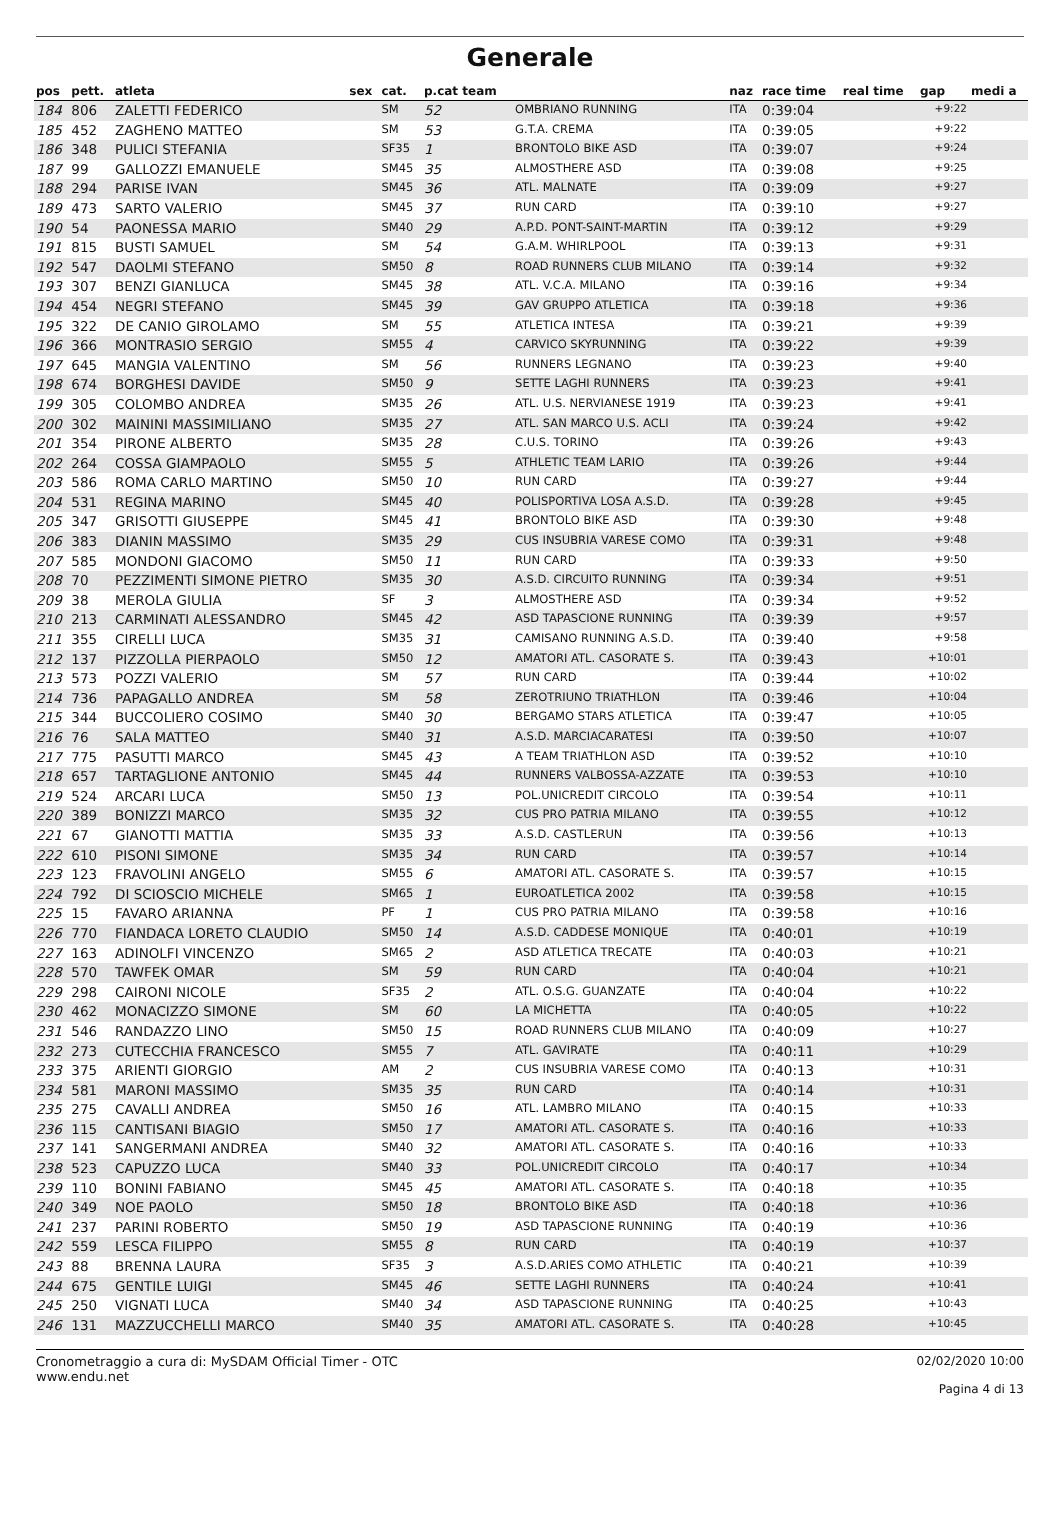Generale
| pos | pett. | atleta | sex | cat. | p.cat team | | naz | race time | real time | gap | medi a |
| --- | --- | --- | --- | --- | --- | --- | --- | --- | --- | --- | --- |
| 184 | 806 | ZALETTI FEDERICO | | SM | 52 | OMBRIANO RUNNING | ITA | 0:39:04 | | +9:22 | |
| 185 | 452 | ZAGHENO MATTEO | | SM | 53 | G.T.A. CREMA | ITA | 0:39:05 | | +9:22 | |
| 186 | 348 | PULICI STEFANIA | | SF35 | 1 | BRONTOLO BIKE ASD | ITA | 0:39:07 | | +9:24 | |
| 187 | 99 | GALLOZZI EMANUELE | | SM45 | 35 | ALMOSTHERE ASD | ITA | 0:39:08 | | +9:25 | |
| 188 | 294 | PARISE IVAN | | SM45 | 36 | ATL. MALNATE | ITA | 0:39:09 | | +9:27 | |
| 189 | 473 | SARTO VALERIO | | SM45 | 37 | RUN CARD | ITA | 0:39:10 | | +9:27 | |
| 190 | 54 | PAONESSA MARIO | | SM40 | 29 | A.P.D. PONT-SAINT-MARTIN | ITA | 0:39:12 | | +9:29 | |
| 191 | 815 | BUSTI SAMUEL | | SM | 54 | G.A.M. WHIRLPOOL | ITA | 0:39:13 | | +9:31 | |
| 192 | 547 | DAOLMI STEFANO | | SM50 | 8 | ROAD RUNNERS CLUB MILANO | ITA | 0:39:14 | | +9:32 | |
| 193 | 307 | BENZI GIANLUCA | | SM45 | 38 | ATL. V.C.A. MILANO | ITA | 0:39:16 | | +9:34 | |
| 194 | 454 | NEGRI STEFANO | | SM45 | 39 | GAV GRUPPO ATLETICA | ITA | 0:39:18 | | +9:36 | |
| 195 | 322 | DE CANIO GIROLAMO | | SM | 55 | ATLETICA INTESA | ITA | 0:39:21 | | +9:39 | |
| 196 | 366 | MONTRASIO SERGIO | | SM55 | 4 | CARVICO SKYRUNNING | ITA | 0:39:22 | | +9:39 | |
| 197 | 645 | MANGIA VALENTINO | | SM | 56 | RUNNERS LEGNANO | ITA | 0:39:23 | | +9:40 | |
| 198 | 674 | BORGHESI DAVIDE | | SM50 | 9 | SETTE LAGHI RUNNERS | ITA | 0:39:23 | | +9:41 | |
| 199 | 305 | COLOMBO ANDREA | | SM35 | 26 | ATL. U.S. NERVIANESE 1919 | ITA | 0:39:23 | | +9:41 | |
| 200 | 302 | MAININI MASSIMILIANO | | SM35 | 27 | ATL. SAN MARCO U.S. ACLI | ITA | 0:39:24 | | +9:42 | |
| 201 | 354 | PIRONE ALBERTO | | SM35 | 28 | C.U.S. TORINO | ITA | 0:39:26 | | +9:43 | |
| 202 | 264 | COSSA GIAMPAOLO | | SM55 | 5 | ATHLETIC TEAM LARIO | ITA | 0:39:26 | | +9:44 | |
| 203 | 586 | ROMA CARLO MARTINO | | SM50 | 10 | RUN CARD | ITA | 0:39:27 | | +9:44 | |
| 204 | 531 | REGINA MARINO | | SM45 | 40 | POLISPORTIVA LOSA A.S.D. | ITA | 0:39:28 | | +9:45 | |
| 205 | 347 | GRISOTTI GIUSEPPE | | SM45 | 41 | BRONTOLO BIKE ASD | ITA | 0:39:30 | | +9:48 | |
| 206 | 383 | DIANIN MASSIMO | | SM35 | 29 | CUS INSUBRIA VARESE COMO | ITA | 0:39:31 | | +9:48 | |
| 207 | 585 | MONDONI GIACOMO | | SM50 | 11 | RUN CARD | ITA | 0:39:33 | | +9:50 | |
| 208 | 70 | PEZZIMENTI SIMONE PIETRO | | SM35 | 30 | A.S.D. CIRCUITO RUNNING | ITA | 0:39:34 | | +9:51 | |
| 209 | 38 | MEROLA GIULIA | | SF | 3 | ALMOSTHERE ASD | ITA | 0:39:34 | | +9:52 | |
| 210 | 213 | CARMINATI ALESSANDRO | | SM45 | 42 | ASD TAPASCIONE RUNNING | ITA | 0:39:39 | | +9:57 | |
| 211 | 355 | CIRELLI LUCA | | SM35 | 31 | CAMISANO RUNNING A.S.D. | ITA | 0:39:40 | | +9:58 | |
| 212 | 137 | PIZZOLLA PIERPAOLO | | SM50 | 12 | AMATORI ATL. CASORATE S. | ITA | 0:39:43 | | +10:01 | |
| 213 | 573 | POZZI VALERIO | | SM | 57 | RUN CARD | ITA | 0:39:44 | | +10:02 | |
| 214 | 736 | PAPAGALLO ANDREA | | SM | 58 | ZEROTRIUNO TRIATHLON | ITA | 0:39:46 | | +10:04 | |
| 215 | 344 | BUCCOLIERO COSIMO | | SM40 | 30 | BERGAMO STARS ATLETICA | ITA | 0:39:47 | | +10:05 | |
| 216 | 76 | SALA MATTEO | | SM40 | 31 | A.S.D. MARCIACARATESI | ITA | 0:39:50 | | +10:07 | |
| 217 | 775 | PASUTTI MARCO | | SM45 | 43 | A TEAM TRIATHLON ASD | ITA | 0:39:52 | | +10:10 | |
| 218 | 657 | TARTAGLIONE ANTONIO | | SM45 | 44 | RUNNERS VALBOSSA-AZZATE | ITA | 0:39:53 | | +10:10 | |
| 219 | 524 | ARCARI LUCA | | SM50 | 13 | POL.UNICREDIT CIRCOLO | ITA | 0:39:54 | | +10:11 | |
| 220 | 389 | BONIZZI MARCO | | SM35 | 32 | CUS PRO PATRIA MILANO | ITA | 0:39:55 | | +10:12 | |
| 221 | 67 | GIANOTTI MATTIA | | SM35 | 33 | A.S.D. CASTLERUN | ITA | 0:39:56 | | +10:13 | |
| 222 | 610 | PISONI SIMONE | | SM35 | 34 | RUN CARD | ITA | 0:39:57 | | +10:14 | |
| 223 | 123 | FRAVOLINI ANGELO | | SM55 | 6 | AMATORI ATL. CASORATE S. | ITA | 0:39:57 | | +10:15 | |
| 224 | 792 | DI SCIOSCIO MICHELE | | SM65 | 1 | EUROATLETICA 2002 | ITA | 0:39:58 | | +10:15 | |
| 225 | 15 | FAVARO ARIANNA | | PF | 1 | CUS PRO PATRIA MILANO | ITA | 0:39:58 | | +10:16 | |
| 226 | 770 | FIANDACA LORETO CLAUDIO | | SM50 | 14 | A.S.D. CADDESE MONIQUE | ITA | 0:40:01 | | +10:19 | |
| 227 | 163 | ADINOLFI VINCENZO | | SM65 | 2 | ASD ATLETICA TRECATE | ITA | 0:40:03 | | +10:21 | |
| 228 | 570 | TAWFEK OMAR | | SM | 59 | RUN CARD | ITA | 0:40:04 | | +10:21 | |
| 229 | 298 | CAIRONI NICOLE | | SF35 | 2 | ATL. O.S.G. GUANZATE | ITA | 0:40:04 | | +10:22 | |
| 230 | 462 | MONACIZZO SIMONE | | SM | 60 | LA MICHETTA | ITA | 0:40:05 | | +10:22 | |
| 231 | 546 | RANDAZZO LINO | | SM50 | 15 | ROAD RUNNERS CLUB MILANO | ITA | 0:40:09 | | +10:27 | |
| 232 | 273 | CUTECCHIA FRANCESCO | | SM55 | 7 | ATL. GAVIRATE | ITA | 0:40:11 | | +10:29 | |
| 233 | 375 | ARIENTI GIORGIO | | AM | 2 | CUS INSUBRIA VARESE COMO | ITA | 0:40:13 | | +10:31 | |
| 234 | 581 | MARONI MASSIMO | | SM35 | 35 | RUN CARD | ITA | 0:40:14 | | +10:31 | |
| 235 | 275 | CAVALLI ANDREA | | SM50 | 16 | ATL. LAMBRO MILANO | ITA | 0:40:15 | | +10:33 | |
| 236 | 115 | CANTISANI BIAGIO | | SM50 | 17 | AMATORI ATL. CASORATE S. | ITA | 0:40:16 | | +10:33 | |
| 237 | 141 | SANGERMANI ANDREA | | SM40 | 32 | AMATORI ATL. CASORATE S. | ITA | 0:40:16 | | +10:33 | |
| 238 | 523 | CAPUZZO LUCA | | SM40 | 33 | POL.UNICREDIT CIRCOLO | ITA | 0:40:17 | | +10:34 | |
| 239 | 110 | BONINI FABIANO | | SM45 | 45 | AMATORI ATL. CASORATE S. | ITA | 0:40:18 | | +10:35 | |
| 240 | 349 | NOE PAOLO | | SM50 | 18 | BRONTOLO BIKE ASD | ITA | 0:40:18 | | +10:36 | |
| 241 | 237 | PARINI ROBERTO | | SM50 | 19 | ASD TAPASCIONE RUNNING | ITA | 0:40:19 | | +10:36 | |
| 242 | 559 | LESCA FILIPPO | | SM55 | 8 | RUN CARD | ITA | 0:40:19 | | +10:37 | |
| 243 | 88 | BRENNA LAURA | | SF35 | 3 | A.S.D.ARIES COMO ATHLETIC | ITA | 0:40:21 | | +10:39 | |
| 244 | 675 | GENTILE LUIGI | | SM45 | 46 | SETTE LAGHI RUNNERS | ITA | 0:40:24 | | +10:41 | |
| 245 | 250 | VIGNATI LUCA | | SM40 | 34 | ASD TAPASCIONE RUNNING | ITA | 0:40:25 | | +10:43 | |
| 246 | 131 | MAZZUCCHELLI MARCO | | SM40 | 35 | AMATORI ATL. CASORATE S. | ITA | 0:40:28 | | +10:45 | |
Cronometraggio a cura di: MySDAM Official Timer - OTC
www.endu.net
02/02/2020 10:00
Pagina 4 di 13